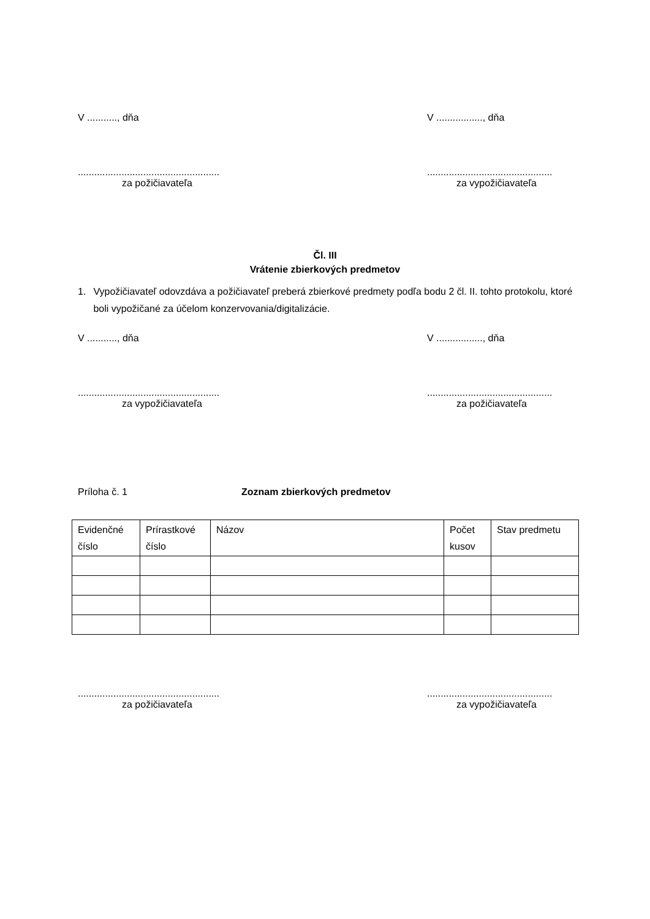V ..........., dňa V ................., dňa
....................................................
za požičiavateľa
..............................................
za vypožičiavateľa
Čl. III
Vrátenie zbierkových predmetov
1. Vypožičiavateľ odovzdáva a požičiavateľ preberá zbierkové predmety podľa bodu 2 čl. II. tohto protokolu, ktoré boli vypožičané za účelom konzervovania/digitalizácie.
V ..........., dňa V ................., dňa
....................................................
za vypožičiavateľa
..............................................
za požičiavateľa
Príloha č. 1 Zoznam zbierkových predmetov
| Evidenčné číslo | Prírastkové číslo | Názov | Počet kusov | Stav predmetu |
....................................................
za požičiavateľa
..............................................
za vypožičiavateľa